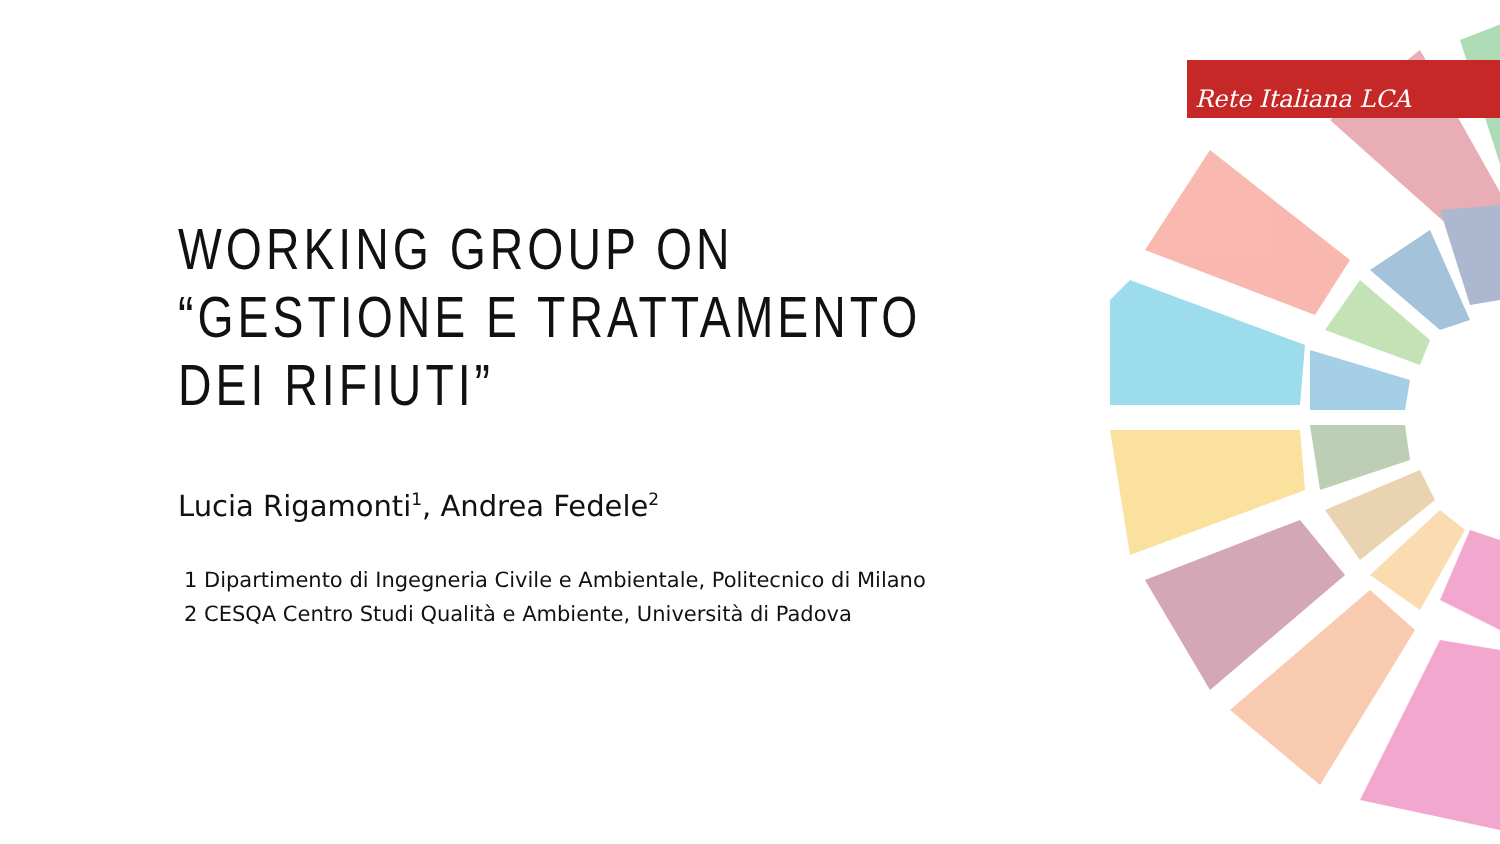Rete Italiana LCA
WORKING GROUP ON
“GESTIONE E TRATTAMENTO
DEI RIFIUTI”
Lucia Rigamonti<sup>1</sup>, Andrea Fedele<sup>2</sup>
1 Dipartimento di Ingegneria Civile e Ambientale, Politecnico di Milano
2 CESQA Centro Studi Qualità e Ambiente, Università di Padova